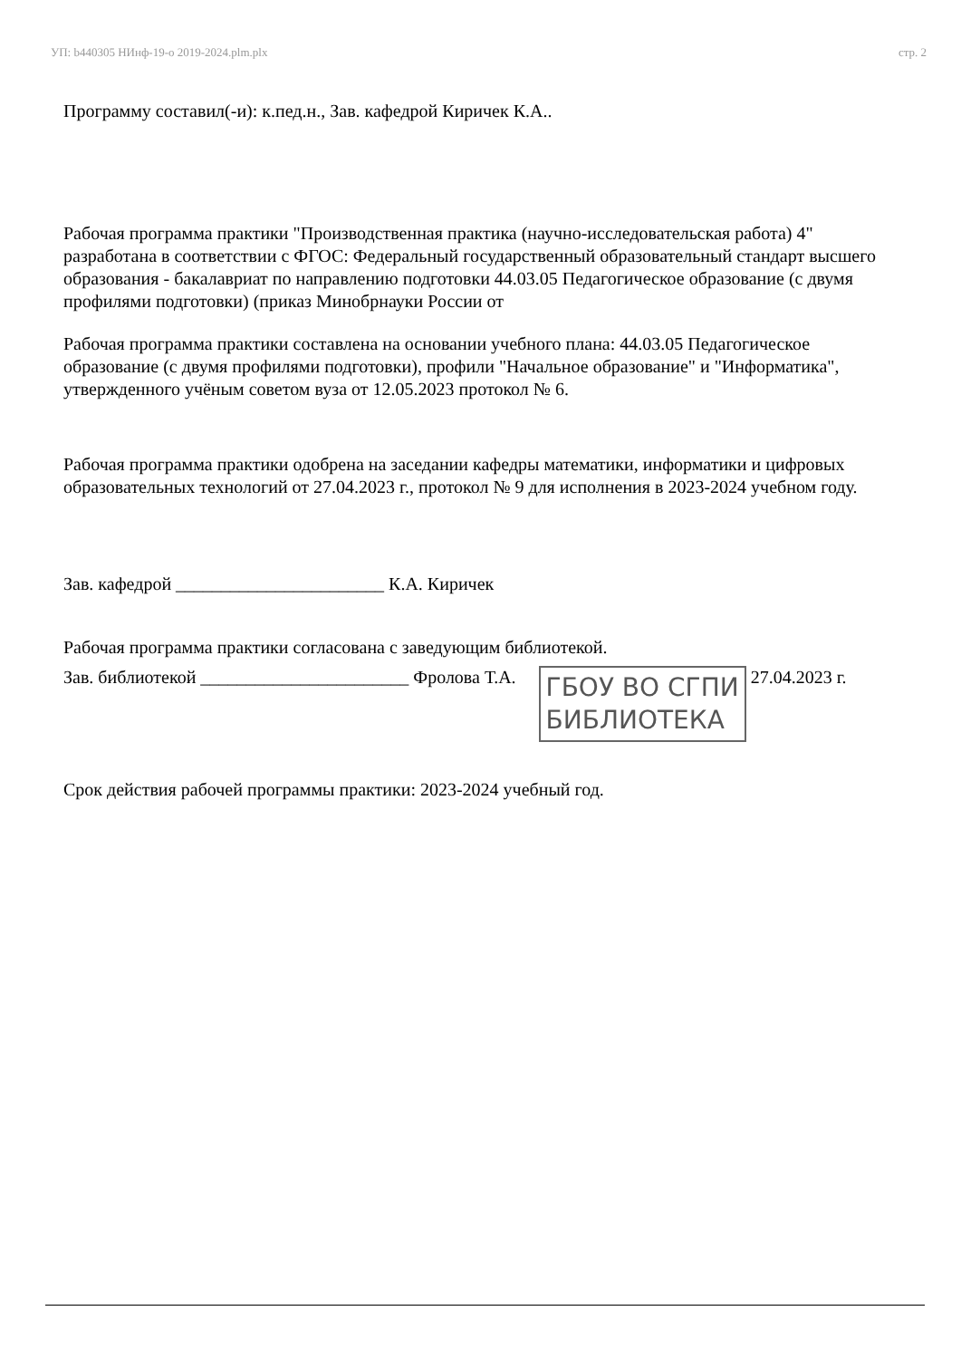УП: b440305 НИнф-19-о 2019-2024.plm.plx стр. 2
Программу составил(-и): к.пед.н., Зав. кафедрой Киричек К.А..
Рабочая программа практики "Производственная практика (научно-исследовательская работа) 4" разработана в соответствии с ФГОС: Федеральный государственный образовательный стандарт высшего образования - бакалавриат по направлению подготовки 44.03.05 Педагогическое образование (с двумя профилями подготовки) (приказ Минобрнауки России от
Рабочая программа практики составлена на основании учебного плана: 44.03.05 Педагогическое образование (с двумя профилями подготовки), профили "Начальное образование" и "Информатика", утвержденного учёным советом вуза от 12.05.2023 протокол № 6.
Рабочая программа практики одобрена на заседании кафедры математики, информатики и цифровых образовательных технологий от 27.04.2023 г., протокол № 9 для исполнения в 2023-2024 учебном году.
Зав. кафедрой _______________________ К.А. Киричек
Рабочая программа практики согласована с заведующим библиотекой.
Зав. библиотекой _______________________ Фролова Т.А. ГБОУ ВО СГПИ
БИБЛИОТЕКА 27.04.2023 г.
Срок действия рабочей программы практики: 2023-2024 учебный год.